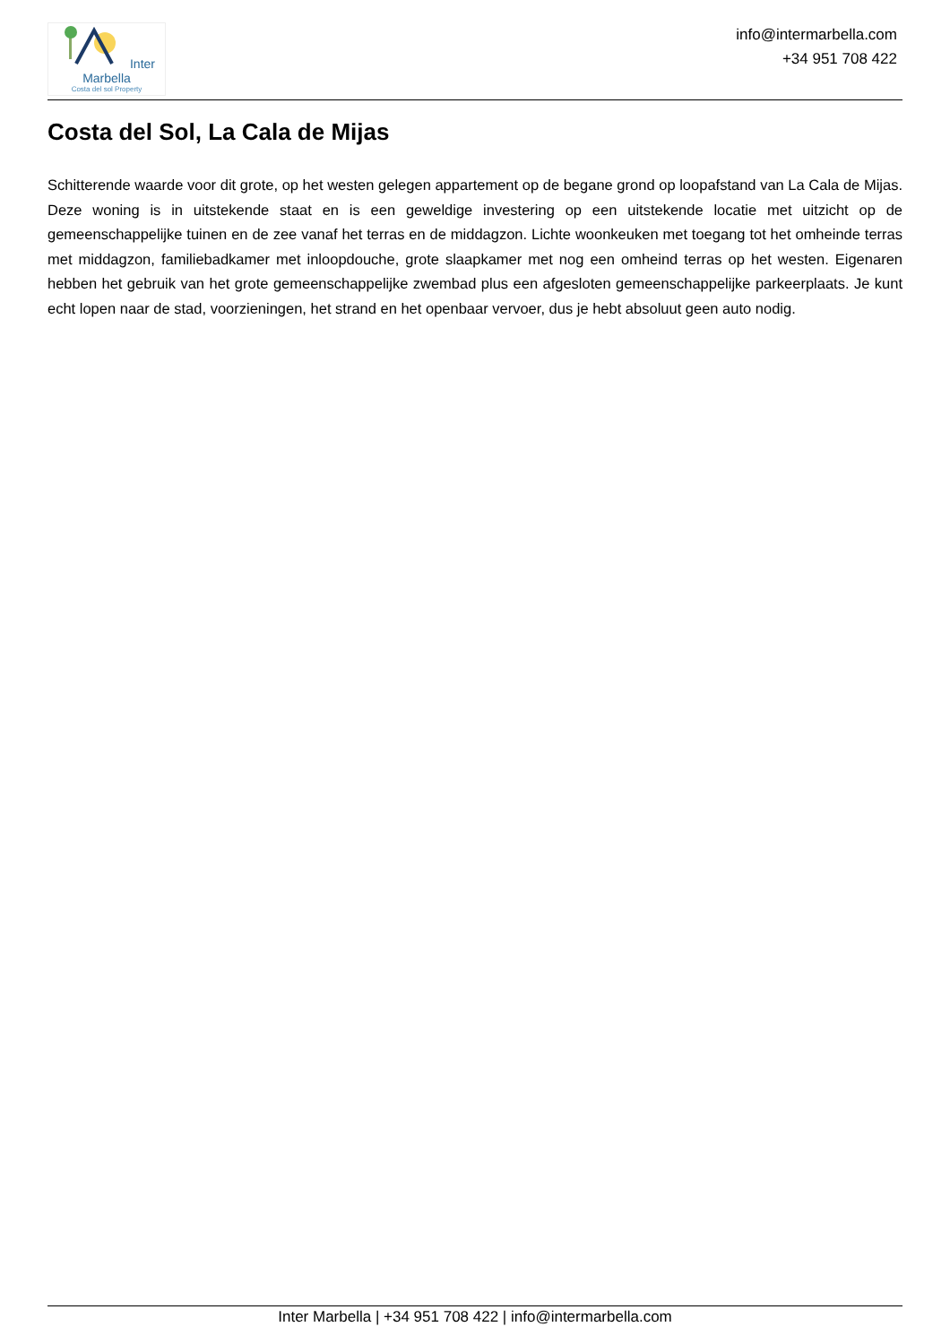Inter Marbella
Costa del sol Property
info@intermarbella.com
+34 951 708 422
Costa del Sol, La Cala de Mijas
Schitterende waarde voor dit grote, op het westen gelegen appartement op de begane grond op loopafstand van La Cala de Mijas. Deze woning is in uitstekende staat en is een geweldige investering op een uitstekende locatie met uitzicht op de gemeenschappelijke tuinen en de zee vanaf het terras en de middagzon. Lichte woonkeuken met toegang tot het omheinde terras met middagzon, familiebadkamer met inloopdouche, grote slaapkamer met nog een omheind terras op het westen. Eigenaren hebben het gebruik van het grote gemeenschappelijke zwembad plus een afgesloten gemeenschappelijke parkeerplaats. Je kunt echt lopen naar de stad, voorzieningen, het strand en het openbaar vervoer, dus je hebt absoluut geen auto nodig.
Inter Marbella | +34 951 708 422 | info@intermarbella.com